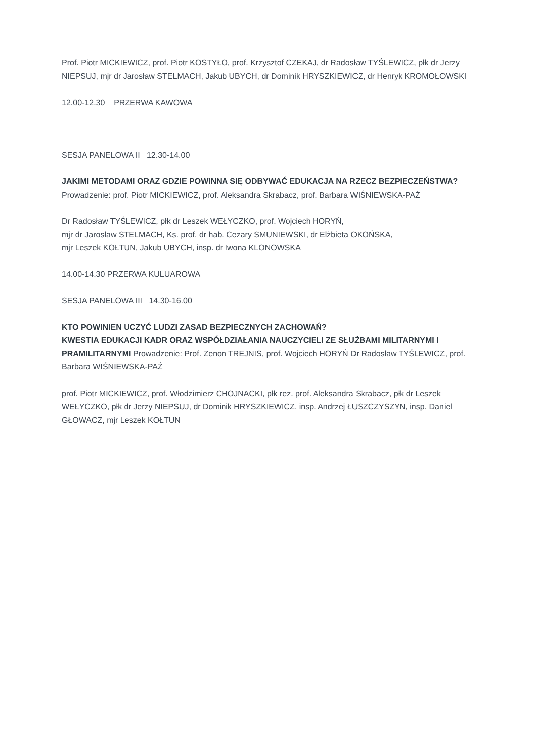Prof. Piotr MICKIEWICZ, prof. Piotr KOSTYŁO, prof. Krzysztof CZEKAJ, dr Radosław TYŚLEWICZ, płk dr Jerzy NIEPSUJ, mjr dr Jarosław STELMACH, Jakub UBYCH, dr Dominik HRYSZKIEWICZ, dr Henryk KROMOŁOWSKI
12.00-12.30 PRZERWA KAWOWA
SESJA PANELOWA II 12.30-14.00
JAKIMI METODAMI ORAZ GDZIE POWINNA SIĘ ODBYWAĆ EDUKACJA NA RZECZ BEZPIECZEŃSTWA? Prowadzenie: prof. Piotr MICKIEWICZ, prof. Aleksandra Skrabacz, prof. Barbara WIŚNIEWSKA-PAŹ
Dr Radosław TYŚLEWICZ, płk dr Leszek WEŁYCZKO, prof. Wojciech HORYŃ,
mjr dr Jarosław STELMACH, Ks. prof. dr hab. Cezary SMUNIEWSKI, dr Elżbieta OKOŃSKA,
mjr Leszek KOŁTUN, Jakub UBYCH, insp. dr Iwona KLONOWSKA
14.00-14.30 PRZERWA KULUAROWA
SESJA PANELOWA III 14.30-16.00
KTO POWINIEN UCZYĆ LUDZI ZASAD BEZPIECZNYCH ZACHOWAŃ?
KWESTIA EDUKACJI KADR ORAZ WSPÓŁDZIAŁANIA NAUCZYCIELI ZE SŁUŻBAMI MILITARNYMI I PRAMILITARNYMI Prowadzenie: Prof. Zenon TREJNIS, prof. Wojciech HORYŃ Dr Radosław TYŚLEWICZ, prof. Barbara WIŚNIEWSKA-PAŹ
prof. Piotr MICKIEWICZ, prof. Włodzimierz CHOJNACKI, płk rez. prof. Aleksandra Skrabacz, płk dr Leszek WEŁYCZKO, płk dr Jerzy NIEPSUJ, dr Dominik HRYSZKIEWICZ, insp. Andrzej ŁUSZCZYSZYN, insp. Daniel GŁOWACZ, mjr Leszek KOŁTUN